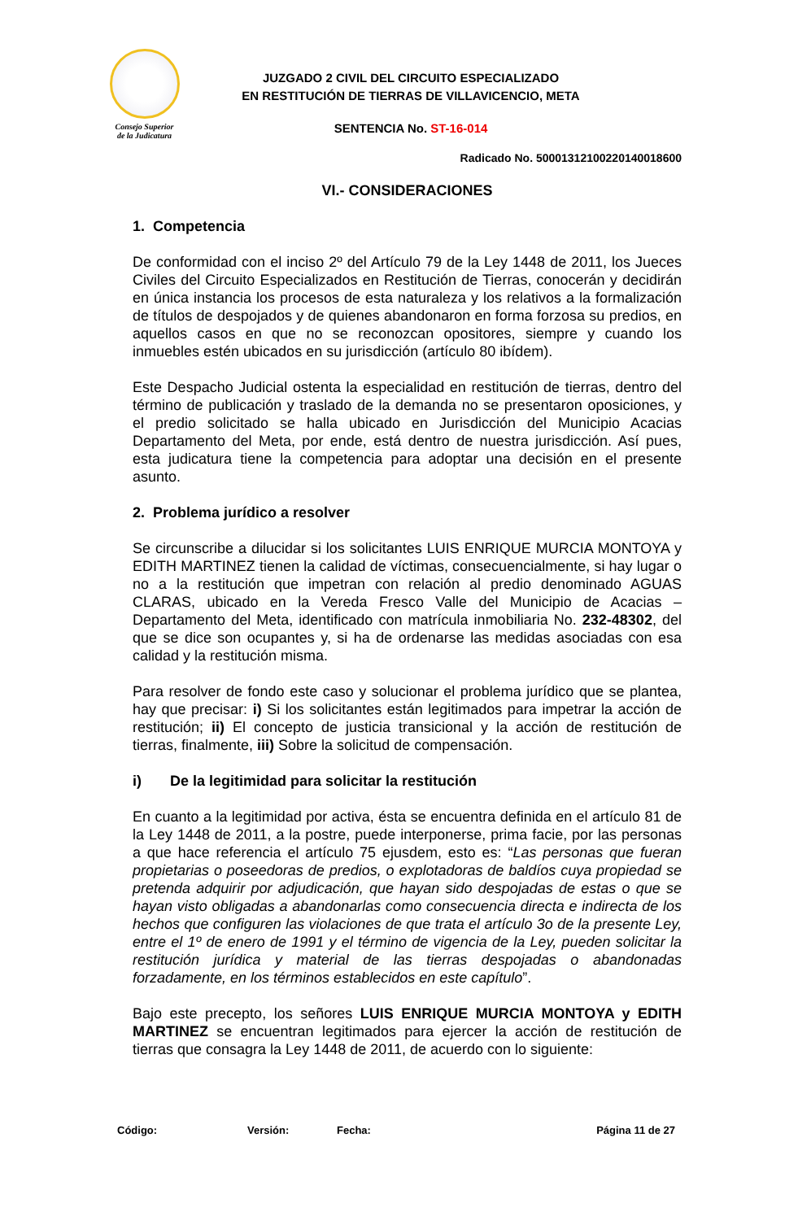Consejo Superior
de la Judicatura
JUZGADO 2 CIVIL DEL CIRCUITO ESPECIALIZADO
EN RESTITUCIÓN DE TIERRAS DE VILLAVICENCIO, META
SENTENCIA No. ST-16-014
Radicado No. 50001312100220140018600
VI.- CONSIDERACIONES
1. Competencia
De conformidad con el inciso 2º del Artículo 79 de la Ley 1448 de 2011, los Jueces Civiles del Circuito Especializados en Restitución de Tierras, conocerán y decidirán en única instancia los procesos de esta naturaleza y los relativos a la formalización de títulos de despojados y de quienes abandonaron en forma forzosa su predios, en aquellos casos en que no se reconozcan opositores, siempre y cuando los inmuebles estén ubicados en su jurisdicción (artículo 80 ibídem).
Este Despacho Judicial ostenta la especialidad en restitución de tierras, dentro del término de publicación y traslado de la demanda no se presentaron oposiciones, y el predio solicitado se halla ubicado en Jurisdicción del Municipio Acacias Departamento del Meta, por ende, está dentro de nuestra jurisdicción. Así pues, esta judicatura tiene la competencia para adoptar una decisión en el presente asunto.
2. Problema jurídico a resolver
Se circunscribe a dilucidar si los solicitantes LUIS ENRIQUE MURCIA MONTOYA y EDITH MARTINEZ tienen la calidad de víctimas, consecuencialmente, si hay lugar o no a la restitución que impetran con relación al predio denominado AGUAS CLARAS, ubicado en la Vereda Fresco Valle del Municipio de Acacias – Departamento del Meta, identificado con matrícula inmobiliaria No. 232-48302, del que se dice son ocupantes y, si ha de ordenarse las medidas asociadas con esa calidad y la restitución misma.
Para resolver de fondo este caso y solucionar el problema jurídico que se plantea, hay que precisar: i) Si los solicitantes están legitimados para impetrar la acción de restitución; ii) El concepto de justicia transicional y la acción de restitución de tierras, finalmente, iii) Sobre la solicitud de compensación.
i) De la legitimidad para solicitar la restitución
En cuanto a la legitimidad por activa, ésta se encuentra definida en el artículo 81 de la Ley 1448 de 2011, a la postre, puede interponerse, prima facie, por las personas a que hace referencia el artículo 75 ejusdem, esto es: “Las personas que fueran propietarias o poseedoras de predios, o explotadoras de baldíos cuya propiedad se pretenda adquirir por adjudicación, que hayan sido despojadas de estas o que se hayan visto obligadas a abandonarlas como consecuencia directa e indirecta de los hechos que configuren las violaciones de que trata el artículo 3o de la presente Ley, entre el 1º de enero de 1991 y el término de vigencia de la Ley, pueden solicitar la restitución jurídica y material de las tierras despojadas o abandonadas forzadamente, en los términos establecidos en este capítulo”.
Bajo este precepto, los señores LUIS ENRIQUE MURCIA MONTOYA y EDITH MARTINEZ se encuentran legitimados para ejercer la acción de restitución de tierras que consagra la Ley 1448 de 2011, de acuerdo con lo siguiente:
Código: Versión: Fecha: Página 11 de 27